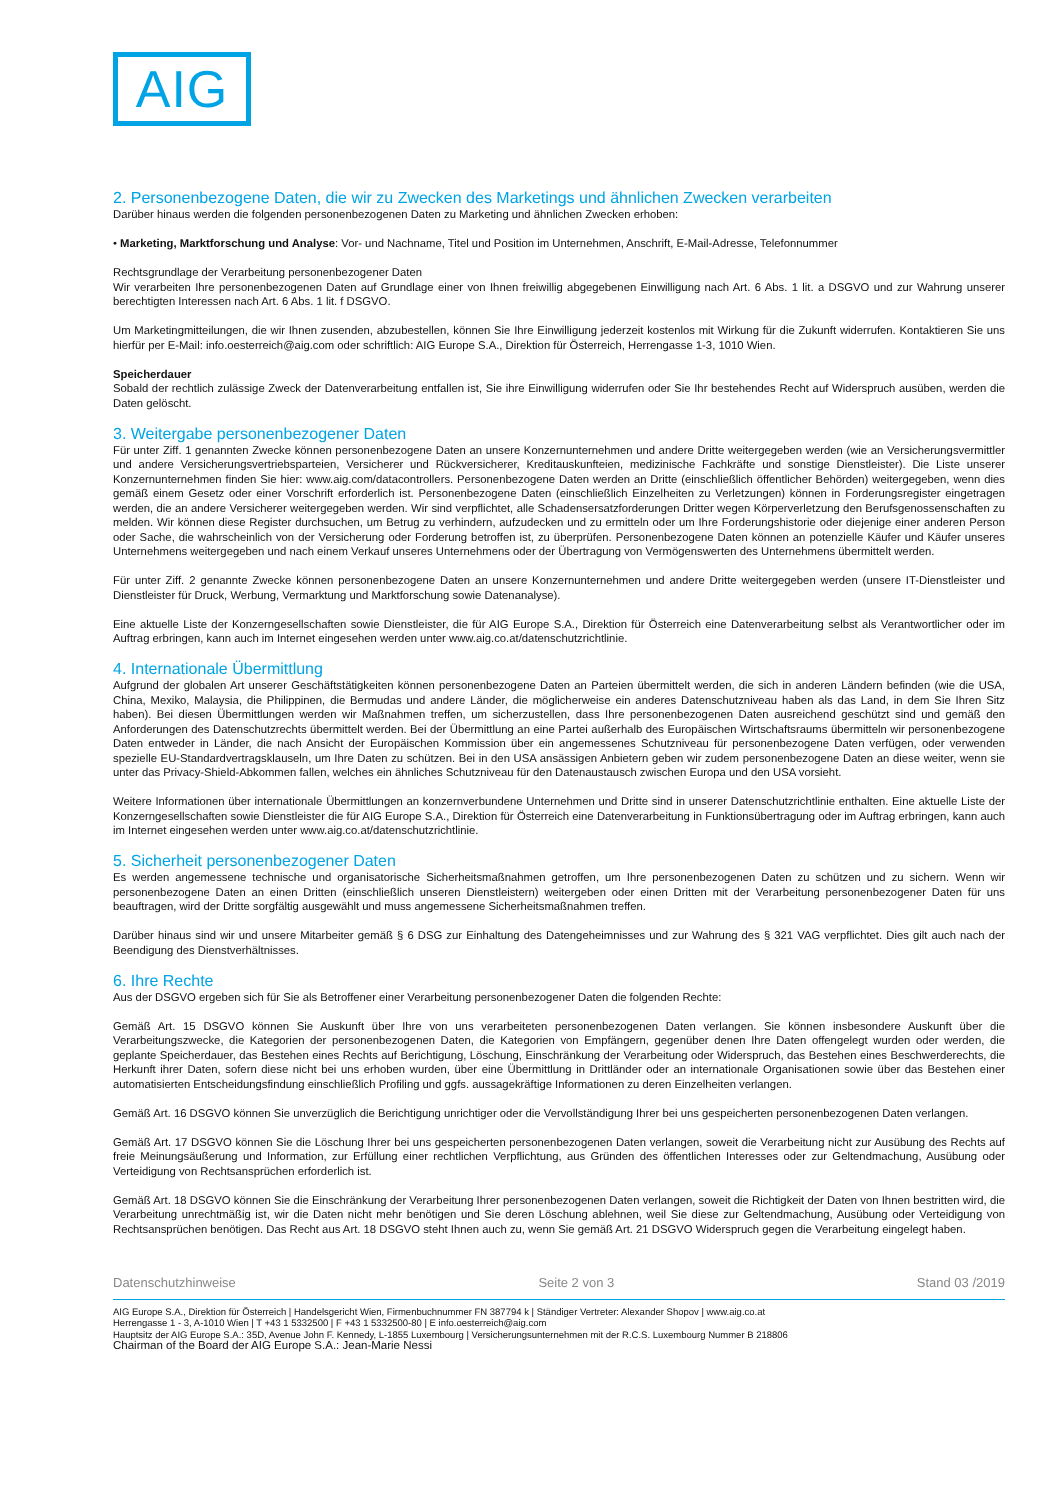AIG
2. Personenbezogene Daten, die wir zu Zwecken des Marketings und ähnlichen Zwecken verarbeiten
Darüber hinaus werden die folgenden personenbezogenen Daten zu Marketing und ähnlichen Zwecken erhoben:
• Marketing, Marktforschung und Analyse: Vor- und Nachname, Titel und Position im Unternehmen, Anschrift, E-Mail-Adresse, Telefonnummer
Rechtsgrundlage der Verarbeitung personenbezogener Daten
Wir verarbeiten Ihre personenbezogenen Daten auf Grundlage einer von Ihnen freiwillig abgegebenen Einwilligung nach Art. 6 Abs. 1 lit. a DSGVO und zur Wahrung unserer berechtigten Interessen nach Art. 6 Abs. 1 lit. f DSGVO.
Um Marketingmitteilungen, die wir Ihnen zusenden, abzubestellen, können Sie Ihre Einwilligung jederzeit kostenlos mit Wirkung für die Zukunft widerrufen. Kontaktieren Sie uns hierfür per E-Mail: info.oesterreich@aig.com oder schriftlich: AIG Europe S.A., Direktion für Österreich, Herrengasse 1-3, 1010 Wien.
Speicherdauer
Sobald der rechtlich zulässige Zweck der Datenverarbeitung entfallen ist, Sie ihre Einwilligung widerrufen oder Sie Ihr bestehendes Recht auf Widerspruch ausüben, werden die Daten gelöscht.
3. Weitergabe personenbezogener Daten
Für unter Ziff. 1 genannten Zwecke können personenbezogene Daten an unsere Konzernunternehmen und andere Dritte weitergegeben werden (wie an Versicherungsvermittler und andere Versicherungsvertriebsparteien, Versicherer und Rückversicherer, Kreditauskunfteien, medizinische Fachkräfte und sonstige Dienstleister). Die Liste unserer Konzernunternehmen finden Sie hier: www.aig.com/datacontrollers. Personenbezogene Daten werden an Dritte (einschließlich öffentlicher Behörden) weitergegeben, wenn dies gemäß einem Gesetz oder einer Vorschrift erforderlich ist. Personenbezogene Daten (einschließlich Einzelheiten zu Verletzungen) können in Forderungsregister eingetragen werden, die an andere Versicherer weitergegeben werden. Wir sind verpflichtet, alle Schadensersatzforderungen Dritter wegen Körperverletzung den Berufsgenossenschaften zu melden. Wir können diese Register durchsuchen, um Betrug zu verhindern, aufzudecken und zu ermitteln oder um Ihre Forderungshistorie oder diejenige einer anderen Person oder Sache, die wahrscheinlich von der Versicherung oder Forderung betroffen ist, zu überprüfen. Personenbezogene Daten können an potenzielle Käufer und Käufer unseres Unternehmens weitergegeben und nach einem Verkauf unseres Unternehmens oder der Übertragung von Vermögenswerten des Unternehmens übermittelt werden.
Für unter Ziff. 2 genannte Zwecke können personenbezogene Daten an unsere Konzernunternehmen und andere Dritte weitergegeben werden (unsere IT-Dienstleister und Dienstleister für Druck, Werbung, Vermarktung und Marktforschung sowie Datenanalyse).
Eine aktuelle Liste der Konzerngesellschaften sowie Dienstleister, die für AIG Europe S.A., Direktion für Österreich eine Datenverarbeitung selbst als Verantwortlicher oder im Auftrag erbringen, kann auch im Internet eingesehen werden unter www.aig.co.at/datenschutzrichtlinie.
4. Internationale Übermittlung
Aufgrund der globalen Art unserer Geschäftstätigkeiten können personenbezogene Daten an Parteien übermittelt werden, die sich in anderen Ländern befinden (wie die USA, China, Mexiko, Malaysia, die Philippinen, die Bermudas und andere Länder, die möglicherweise ein anderes Datenschutzniveau haben als das Land, in dem Sie Ihren Sitz haben). Bei diesen Übermittlungen werden wir Maßnahmen treffen, um sicherzustellen, dass Ihre personenbezogenen Daten ausreichend geschützt sind und gemäß den Anforderungen des Datenschutzrechts übermittelt werden. Bei der Übermittlung an eine Partei außerhalb des Europäischen Wirtschaftsraums übermitteln wir personenbezogene Daten entweder in Länder, die nach Ansicht der Europäischen Kommission über ein angemessenes Schutzniveau für personenbezogene Daten verfügen, oder verwenden spezielle EU-Standardvertragsklauseln, um Ihre Daten zu schützen. Bei in den USA ansässigen Anbietern geben wir zudem personenbezogene Daten an diese weiter, wenn sie unter das Privacy-Shield-Abkommen fallen, welches ein ähnliches Schutzniveau für den Datenaustausch zwischen Europa und den USA vorsieht.
Weitere Informationen über internationale Übermittlungen an konzernverbundene Unternehmen und Dritte sind in unserer Datenschutzrichtlinie enthalten. Eine aktuelle Liste der Konzerngesellschaften sowie Dienstleister die für AIG Europe S.A., Direktion für Österreich eine Datenverarbeitung in Funktionsübertragung oder im Auftrag erbringen, kann auch im Internet eingesehen werden unter www.aig.co.at/datenschutzrichtlinie.
5. Sicherheit personenbezogener Daten
Es werden angemessene technische und organisatorische Sicherheitsmaßnahmen getroffen, um Ihre personenbezogenen Daten zu schützen und zu sichern. Wenn wir personenbezogene Daten an einen Dritten (einschließlich unseren Dienstleistern) weitergeben oder einen Dritten mit der Verarbeitung personenbezogener Daten für uns beauftragen, wird der Dritte sorgfältig ausgewählt und muss angemessene Sicherheitsmaßnahmen treffen.
Darüber hinaus sind wir und unsere Mitarbeiter gemäß § 6 DSG zur Einhaltung des Datengeheimnisses und zur Wahrung des § 321 VAG verpflichtet. Dies gilt auch nach der Beendigung des Dienstverhältnisses.
6. Ihre Rechte
Aus der DSGVO ergeben sich für Sie als Betroffener einer Verarbeitung personenbezogener Daten die folgenden Rechte:
Gemäß Art. 15 DSGVO können Sie Auskunft über Ihre von uns verarbeiteten personenbezogenen Daten verlangen. Sie können insbesondere Auskunft über die Verarbeitungszwecke, die Kategorien der personenbezogenen Daten, die Kategorien von Empfängern, gegenüber denen Ihre Daten offengelegt wurden oder werden, die geplante Speicherdauer, das Bestehen eines Rechts auf Berichtigung, Löschung, Einschränkung der Verarbeitung oder Widerspruch, das Bestehen eines Beschwerderechts, die Herkunft ihrer Daten, sofern diese nicht bei uns erhoben wurden, über eine Übermittlung in Drittländer oder an internationale Organisationen sowie über das Bestehen einer automatisierten Entscheidungsfindung einschließlich Profiling und ggfs. aussagekräftige Informationen zu deren Einzelheiten verlangen.
Gemäß Art. 16 DSGVO können Sie unverzüglich die Berichtigung unrichtiger oder die Vervollständigung Ihrer bei uns gespeicherten personenbezogenen Daten verlangen.
Gemäß Art. 17 DSGVO können Sie die Löschung Ihrer bei uns gespeicherten personenbezogenen Daten verlangen, soweit die Verarbeitung nicht zur Ausübung des Rechts auf freie Meinungsäußerung und Information, zur Erfüllung einer rechtlichen Verpflichtung, aus Gründen des öffentlichen Interesses oder zur Geltendmachung, Ausübung oder Verteidigung von Rechtsansprüchen erforderlich ist.
Gemäß Art. 18 DSGVO können Sie die Einschränkung der Verarbeitung Ihrer personenbezogenen Daten verlangen, soweit die Richtigkeit der Daten von Ihnen bestritten wird, die Verarbeitung unrechtmäßig ist, wir die Daten nicht mehr benötigen und Sie deren Löschung ablehnen, weil Sie diese zur Geltendmachung, Ausübung oder Verteidigung von Rechtsansprüchen benötigen. Das Recht aus Art. 18 DSGVO steht Ihnen auch zu, wenn Sie gemäß Art. 21 DSGVO Widerspruch gegen die Verarbeitung eingelegt haben.
Datenschutzhinweise Seite 2 von 3 Stand 03 /2019
AIG Europe S.A., Direktion für Österreich | Handelsgericht Wien, Firmenbuchnummer FN 387794 k | Ständiger Vertreter: Alexander Shopov | www.aig.co.at
Herrengasse 1 - 3, A-1010 Wien | T +43 1 5332500 | F +43 1 5332500-80 | E info.oesterreich@aig.com
Hauptsitz der AIG Europe S.A.: 35D, Avenue John F. Kennedy, L-1855 Luxembourg | Versicherungsunternehmen mit der R.C.S. Luxembourg Nummer B 218806
Chairman of the Board der AIG Europe S.A.: Jean-Marie Nessi